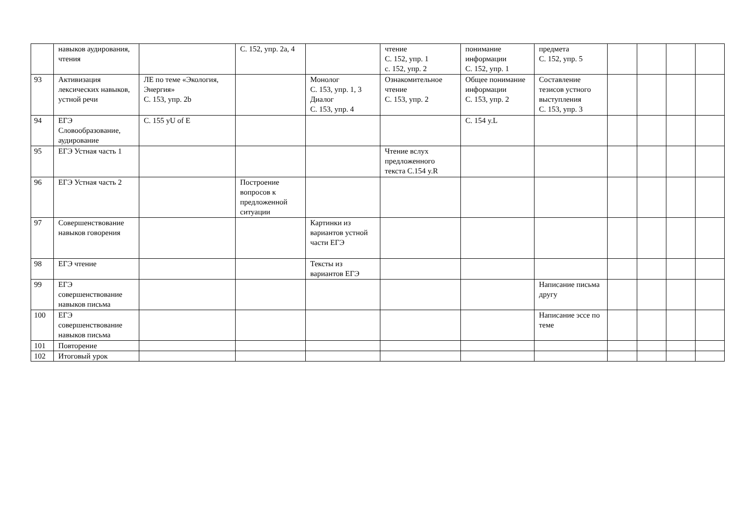| | навыков аудирования, чтения | | С. 152, упр. 2а, 4 | | чтение С. 152, упр. 1 с. 152, упр. 2 | понимание информации С. 152, упр. 1 | предмета С. 152, упр. 5 | | | | |
| 93 | Активизация лексических навыков, устной речи | ЛЕ по теме «Экология, Энергия» С. 153, упр. 2b | | Монолог С. 153, упр. 1, 3 Диалог С. 153, упр. 4 | Ознакомительное чтение С. 153, упр. 2 | Общее понимание информации С. 153, упр. 2 | Составление тезисов устного выступления С. 153, упр. 3 | | | | |
| 94 | ЕГЭ Словообразование, аудирование | С. 155 yU of E | | | | С. 154 y.L | | | | | |
| 95 | ЕГЭ Устная часть 1 | | | | Чтение вслух предложенного текста С.154 y.R | | | | | | |
| 96 | ЕГЭ Устная часть 2 | | Построение вопросов к предложенной ситуации | | | | | | | | |
| 97 | Совершенствование навыков говорения | | | Картинки из вариантов устной части ЕГЭ | | | | | | | |
| 98 | ЕГЭ чтение | | | Тексты из вариантов ЕГЭ | | | | | | | |
| 99 | ЕГЭ совершенствование навыков письма | | | | | | Написание письма другу | | | | |
| 100 | ЕГЭ совершенствование навыков письма | | | | | | Написание эссе по теме | | | | |
| 101 | Повторение | | | | | | | | | | |
| 102 | Итоговый урок | | | | | | | | | | |